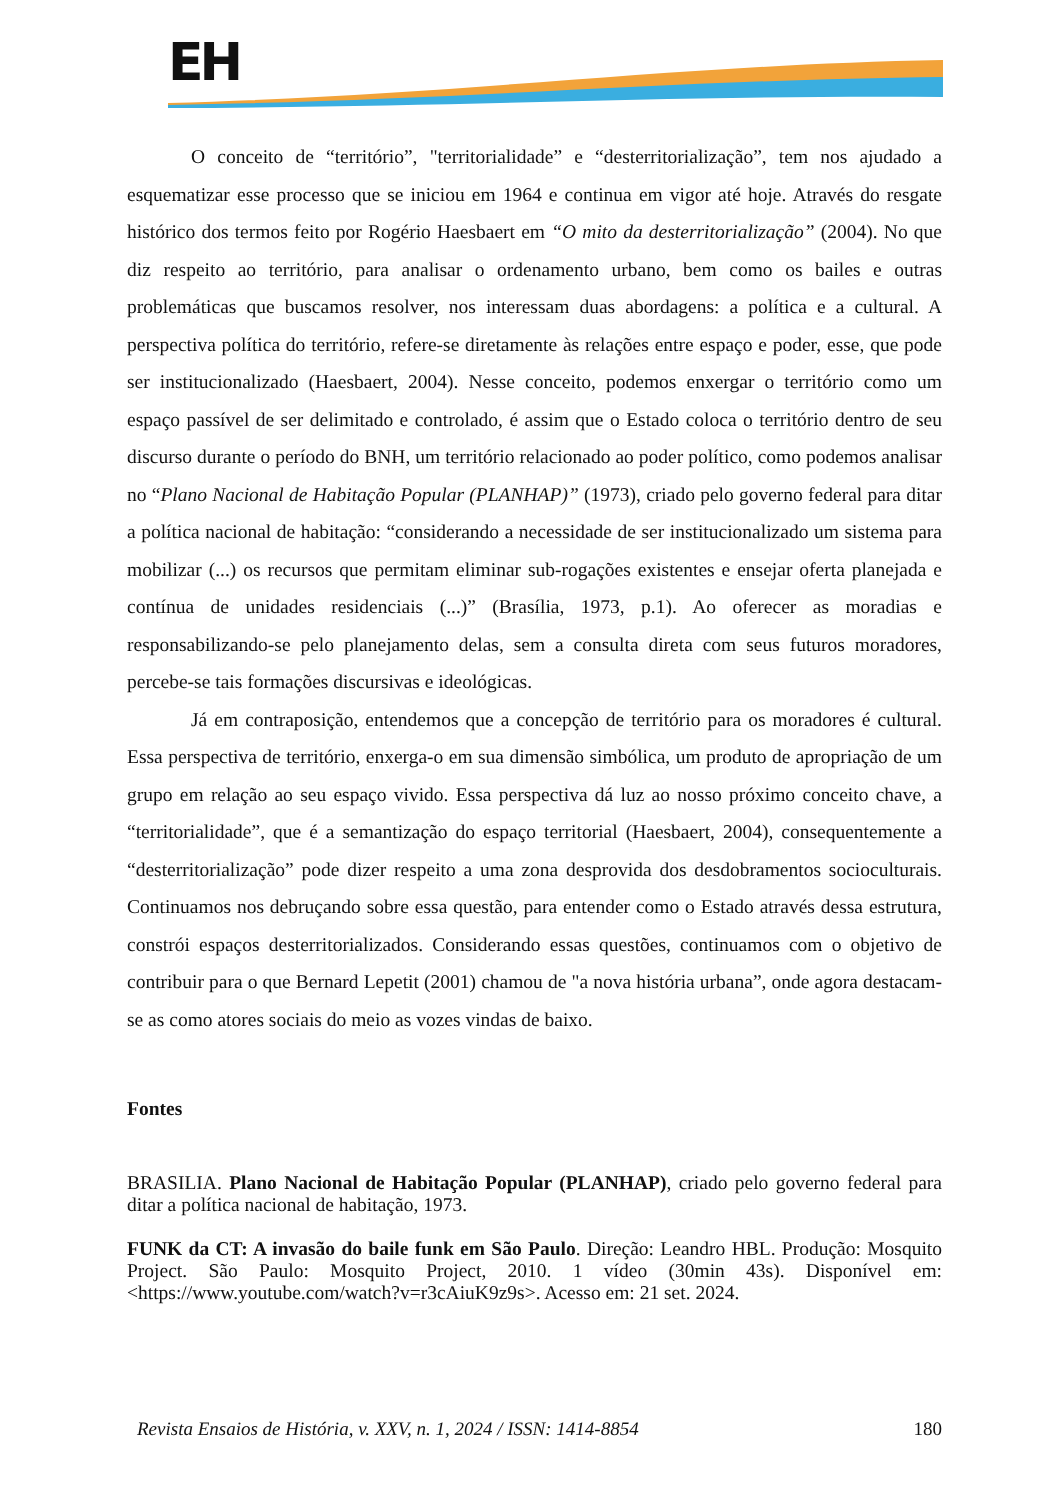EH
O conceito de “território”, "territorialidade” e “desterritorialização”, tem nos ajudado a esquematizar esse processo que se iniciou em 1964 e continua em vigor até hoje. Através do resgate histórico dos termos feito por Rogério Haesbaert em “O mito da desterritorialização” (2004). No que diz respeito ao território, para analisar o ordenamento urbano, bem como os bailes e outras problemáticas que buscamos resolver, nos interessam duas abordagens: a política e a cultural. A perspectiva política do território, refere-se diretamente às relações entre espaço e poder, esse, que pode ser institucionalizado (Haesbaert, 2004). Nesse conceito, podemos enxergar o território como um espaço passível de ser delimitado e controlado, é assim que o Estado coloca o território dentro de seu discurso durante o período do BNH, um território relacionado ao poder político, como podemos analisar no “Plano Nacional de Habitação Popular (PLANHAP)” (1973), criado pelo governo federal para ditar a política nacional de habitação: “considerando a necessidade de ser institucionalizado um sistema para mobilizar (...) os recursos que permitam eliminar sub-rogações existentes e ensejar oferta planejada e contínua de unidades residenciais (...)” (Brasília, 1973, p.1). Ao oferecer as moradias e responsabilizando-se pelo planejamento delas, sem a consulta direta com seus futuros moradores, percebe-se tais formações discursivas e ideológicas.
Já em contraposição, entendemos que a concepção de território para os moradores é cultural. Essa perspectiva de território, enxerga-o em sua dimensão simbólica, um produto de apropriação de um grupo em relação ao seu espaço vivido. Essa perspectiva dá luz ao nosso próximo conceito chave, a “territorialidade”, que é a semantização do espaço territorial (Haesbaert, 2004), consequentemente a “desterritorialização” pode dizer respeito a uma zona desprovida dos desdobramentos socioculturais. Continuamos nos debruçando sobre essa questão, para entender como o Estado através dessa estrutura, constrói espaços desterritorializados. Considerando essas questões, continuamos com o objetivo de contribuir para o que Bernard Lepetit (2001) chamou de "a nova história urbana”, onde agora destacam-se as como atores sociais do meio as vozes vindas de baixo.
Fontes
BRASILIA. Plano Nacional de Habitação Popular (PLANHAP), criado pelo governo federal para ditar a política nacional de habitação, 1973.
FUNK da CT: A invasão do baile funk em São Paulo. Direção: Leandro HBL. Produção: Mosquito Project. São Paulo: Mosquito Project, 2010. 1 vídeo (30min 43s). Disponível em: <https://www.youtube.com/watch?v=r3cAiuK9z9s>. Acesso em: 21 set. 2024.
Revista Ensaios de História, v. XXV, n. 1, 2024 / ISSN: 1414-8854 180